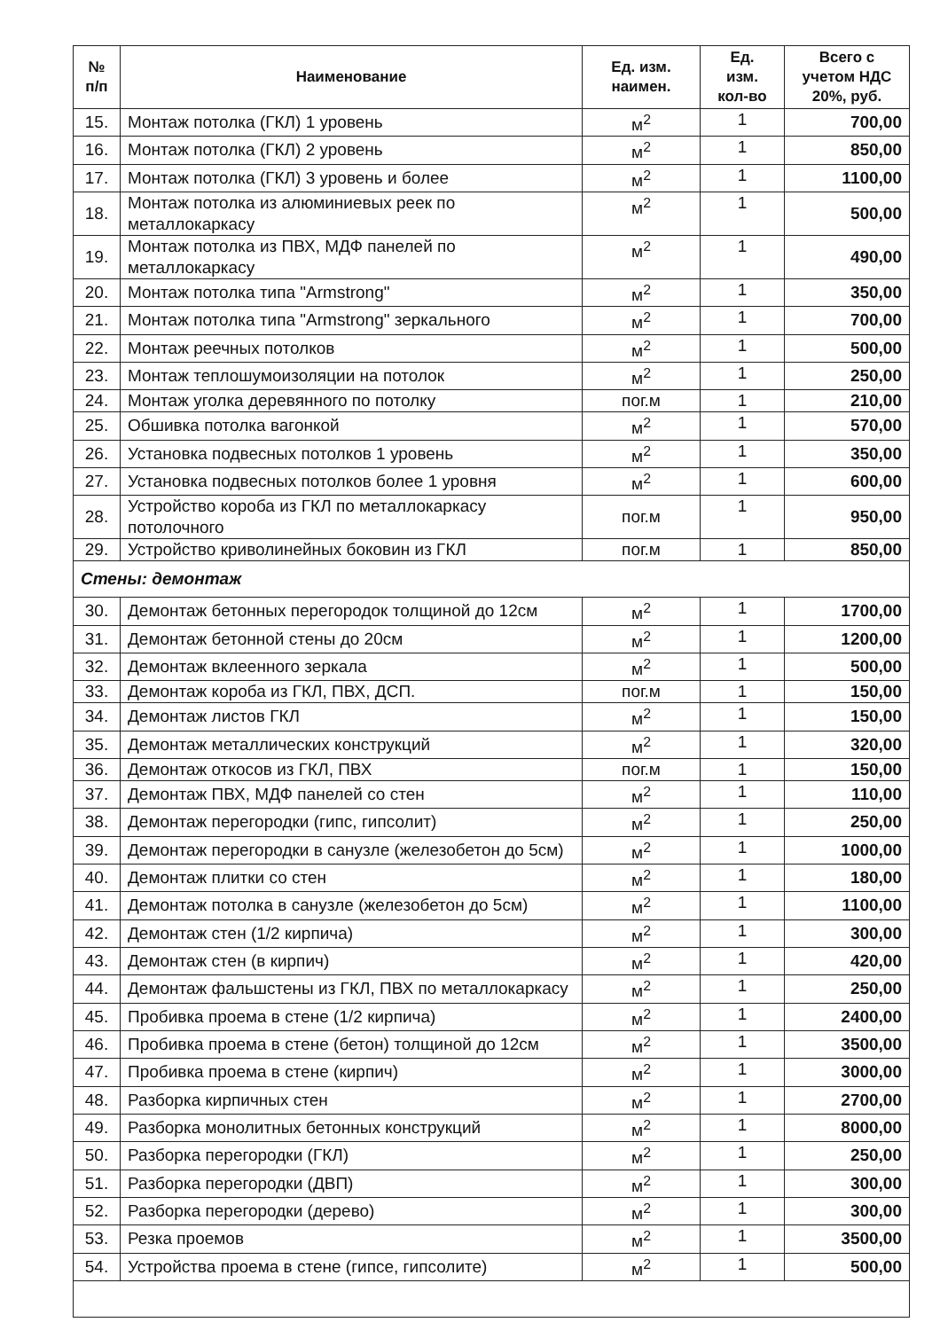| № п/п | Наименование | Ед. изм. наимен. | Ед. изм. кол-во | Всего с учетом НДС 20%, руб. |
| --- | --- | --- | --- | --- |
| 15. | Монтаж потолка (ГКЛ) 1 уровень | м<sup>2</sup> | 1 | 700,00 |
| 16. | Монтаж потолка (ГКЛ) 2 уровень | м<sup>2</sup> | 1 | 850,00 |
| 17. | Монтаж потолка (ГКЛ) 3 уровень и более | м<sup>2</sup> | 1 | 1100,00 |
| 18. | Монтаж потолка из алюминиевых реек по металлокаркасу | м<sup>2</sup> | 1 | 500,00 |
| 19. | Монтаж потолка из ПВХ, МДФ панелей по металлокаркасу | м<sup>2</sup> | 1 | 490,00 |
| 20. | Монтаж потолка типа "Armstrong" | м<sup>2</sup> | 1 | 350,00 |
| 21. | Монтаж потолка типа "Armstrong" зеркального | м<sup>2</sup> | 1 | 700,00 |
| 22. | Монтаж реечных потолков | м<sup>2</sup> | 1 | 500,00 |
| 23. | Монтаж теплошумоизоляции на потолок | м<sup>2</sup> | 1 | 250,00 |
| 24. | Монтаж уголка деревянного по потолку | пог.м | 1 | 210,00 |
| 25. | Обшивка потолка вагонкой | м<sup>2</sup> | 1 | 570,00 |
| 26. | Установка подвесных потолков 1 уровень | м<sup>2</sup> | 1 | 350,00 |
| 27. | Установка подвесных потолков более 1 уровня | м<sup>2</sup> | 1 | 600,00 |
| 28. | Устройство короба из ГКЛ по металлокаркасу потолочного | пог.м | 1 | 950,00 |
| 29. | Устройство криволинейных боковин из ГКЛ | пог.м | 1 | 850,00 |
| Стены: демонтаж | | | | |
| 30. | Демонтаж бетонных перегородок толщиной до 12см | м<sup>2</sup> | 1 | 1700,00 |
| 31. | Демонтаж бетонной стены до 20см | м<sup>2</sup> | 1 | 1200,00 |
| 32. | Демонтаж вклеенного зеркала | м<sup>2</sup> | 1 | 500,00 |
| 33. | Демонтаж короба из ГКЛ, ПВХ, ДСП. | пог.м | 1 | 150,00 |
| 34. | Демонтаж листов ГКЛ | м<sup>2</sup> | 1 | 150,00 |
| 35. | Демонтаж металлических конструкций | м<sup>2</sup> | 1 | 320,00 |
| 36. | Демонтаж откосов из ГКЛ, ПВХ | пог.м | 1 | 150,00 |
| 37. | Демонтаж ПВХ, МДФ панелей со стен | м<sup>2</sup> | 1 | 110,00 |
| 38. | Демонтаж перегородки (гипс, гипсолит) | м<sup>2</sup> | 1 | 250,00 |
| 39. | Демонтаж перегородки в санузле (железобетон до 5см) | м<sup>2</sup> | 1 | 1000,00 |
| 40. | Демонтаж плитки со стен | м<sup>2</sup> | 1 | 180,00 |
| 41. | Демонтаж потолка в санузле (железобетон до 5см) | м<sup>2</sup> | 1 | 1100,00 |
| 42. | Демонтаж стен (1/2 кирпича) | м<sup>2</sup> | 1 | 300,00 |
| 43. | Демонтаж стен (в кирпич) | м<sup>2</sup> | 1 | 420,00 |
| 44. | Демонтаж фальшстены из ГКЛ, ПВХ по металлокаркасу | м<sup>2</sup> | 1 | 250,00 |
| 45. | Пробивка проема в стене (1/2 кирпича) | м<sup>2</sup> | 1 | 2400,00 |
| 46. | Пробивка проема в стене (бетон) толщиной до 12см | м<sup>2</sup> | 1 | 3500,00 |
| 47. | Пробивка проема в стене (кирпич) | м<sup>2</sup> | 1 | 3000,00 |
| 48. | Разборка кирпичных стен | м<sup>2</sup> | 1 | 2700,00 |
| 49. | Разборка монолитных бетонных конструкций | м<sup>2</sup> | 1 | 8000,00 |
| 50. | Разборка перегородки (ГКЛ) | м<sup>2</sup> | 1 | 250,00 |
| 51. | Разборка перегородки (ДВП) | м<sup>2</sup> | 1 | 300,00 |
| 52. | Разборка перегородки (дерево) | м<sup>2</sup> | 1 | 300,00 |
| 53. | Резка проемов | м<sup>2</sup> | 1 | 3500,00 |
| 54. | Устройства проема в стене (гипсе, гипсолите) | м<sup>2</sup> | 1 | 500,00 |